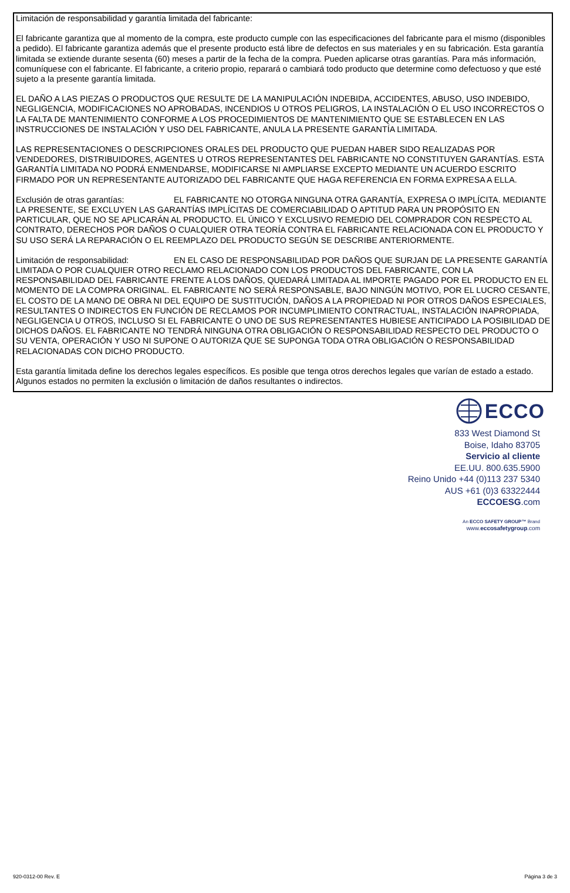Limitación de responsabilidad y garantía limitada del fabricante:
El fabricante garantiza que al momento de la compra, este producto cumple con las especificaciones del fabricante para el mismo (disponibles a pedido). El fabricante garantiza además que el presente producto está libre de defectos en sus materiales y en su fabricación. Esta garantía limitada se extiende durante sesenta (60) meses a partir de la fecha de la compra. Pueden aplicarse otras garantías. Para más información, comuníquese con el fabricante. El fabricante, a criterio propio, reparará o cambiará todo producto que determine como defectuoso y que esté sujeto a la presente garantía limitada.
EL DAÑO A LAS PIEZAS O PRODUCTOS QUE RESULTE DE LA MANIPULACIÓN INDEBIDA, ACCIDENTES, ABUSO, USO INDEBIDO, NEGLIGENCIA, MODIFICACIONES NO APROBADAS, INCENDIOS U OTROS PELIGROS, LA INSTALACIÓN O EL USO INCORRECTOS O LA FALTA DE MANTENIMIENTO CONFORME A LOS PROCEDIMIENTOS DE MANTENIMIENTO QUE SE ESTABLECEN EN LAS INSTRUCCIONES DE INSTALACIÓN Y USO DEL FABRICANTE, ANULA LA PRESENTE GARANTÍA LIMITADA.
LAS REPRESENTACIONES O DESCRIPCIONES ORALES DEL PRODUCTO QUE PUEDAN HABER SIDO REALIZADAS POR VENDEDORES, DISTRIBUIDORES, AGENTES U OTROS REPRESENTANTES DEL FABRICANTE NO CONSTITUYEN GARANTÍAS. ESTA GARANTÍA LIMITADA NO PODRÁ ENMENDARSE, MODIFICARSE NI AMPLIARSE EXCEPTO MEDIANTE UN ACUERDO ESCRITO FIRMADO POR UN REPRESENTANTE AUTORIZADO DEL FABRICANTE QUE HAGA REFERENCIA EN FORMA EXPRESA A ELLA.
Exclusión de otras garantías: EL FABRICANTE NO OTORGA NINGUNA OTRA GARANTÍA, EXPRESA O IMPLÍCITA. MEDIANTE LA PRESENTE, SE EXCLUYEN LAS GARANTÍAS IMPLÍCITAS DE COMERCIABILIDAD O APTITUD PARA UN PROPÓSITO EN PARTICULAR, QUE NO SE APLICARÁN AL PRODUCTO. EL ÚNICO Y EXCLUSIVO REMEDIO DEL COMPRADOR CON RESPECTO AL CONTRATO, DERECHOS POR DAÑOS O CUALQUIER OTRA TEORÍA CONTRA EL FABRICANTE RELACIONADA CON EL PRODUCTO Y SU USO SERÁ LA REPARACIÓN O EL REEMPLAZO DEL PRODUCTO SEGÚN SE DESCRIBE ANTERIORMENTE.
Limitación de responsabilidad: EN EL CASO DE RESPONSABILIDAD POR DAÑOS QUE SURJAN DE LA PRESENTE GARANTÍA LIMITADA O POR CUALQUIER OTRO RECLAMO RELACIONADO CON LOS PRODUCTOS DEL FABRICANTE, CON LA RESPONSABILIDAD DEL FABRICANTE FRENTE A LOS DAÑOS, QUEDARÁ LIMITADA AL IMPORTE PAGADO POR EL PRODUCTO EN EL MOMENTO DE LA COMPRA ORIGINAL. EL FABRICANTE NO SERÁ RESPONSABLE, BAJO NINGÚN MOTIVO, POR EL LUCRO CESANTE, EL COSTO DE LA MANO DE OBRA NI DEL EQUIPO DE SUSTITUCIÓN, DAÑOS A LA PROPIEDAD NI POR OTROS DAÑOS ESPECIALES, RESULTANTES O INDIRECTOS EN FUNCIÓN DE RECLAMOS POR INCUMPLIMIENTO CONTRACTUAL, INSTALACIÓN INAPROPIADA, NEGLIGENCIA U OTROS, INCLUSO SI EL FABRICANTE O UNO DE SUS REPRESENTANTES HUBIESE ANTICIPADO LA POSIBILIDAD DE DICHOS DAÑOS. EL FABRICANTE NO TENDRÁ NINGUNA OTRA OBLIGACIÓN O RESPONSABILIDAD RESPECTO DEL PRODUCTO O SU VENTA, OPERACIÓN Y USO NI SUPONE O AUTORIZA QUE SE SUPONGA TODA OTRA OBLIGACIÓN O RESPONSABILIDAD RELACIONADAS CON DICHO PRODUCTO.
Esta garantía limitada define los derechos legales específicos. Es posible que tenga otros derechos legales que varían de estado a estado. Algunos estados no permiten la exclusión o limitación de daños resultantes o indirectos.
ECCO
833 West Diamond St
Boise, Idaho 83705
Servicio al cliente
EE.UU. 800.635.5900
Reino Unido +44 (0)113 237 5340
AUS +61 (0)3 63322444
ECCOESG.com
An ECCO SAFETY GROUP™ Brand
www.eccosafetygroup.com
920-0312-00 Rev. E Página 3 de 3